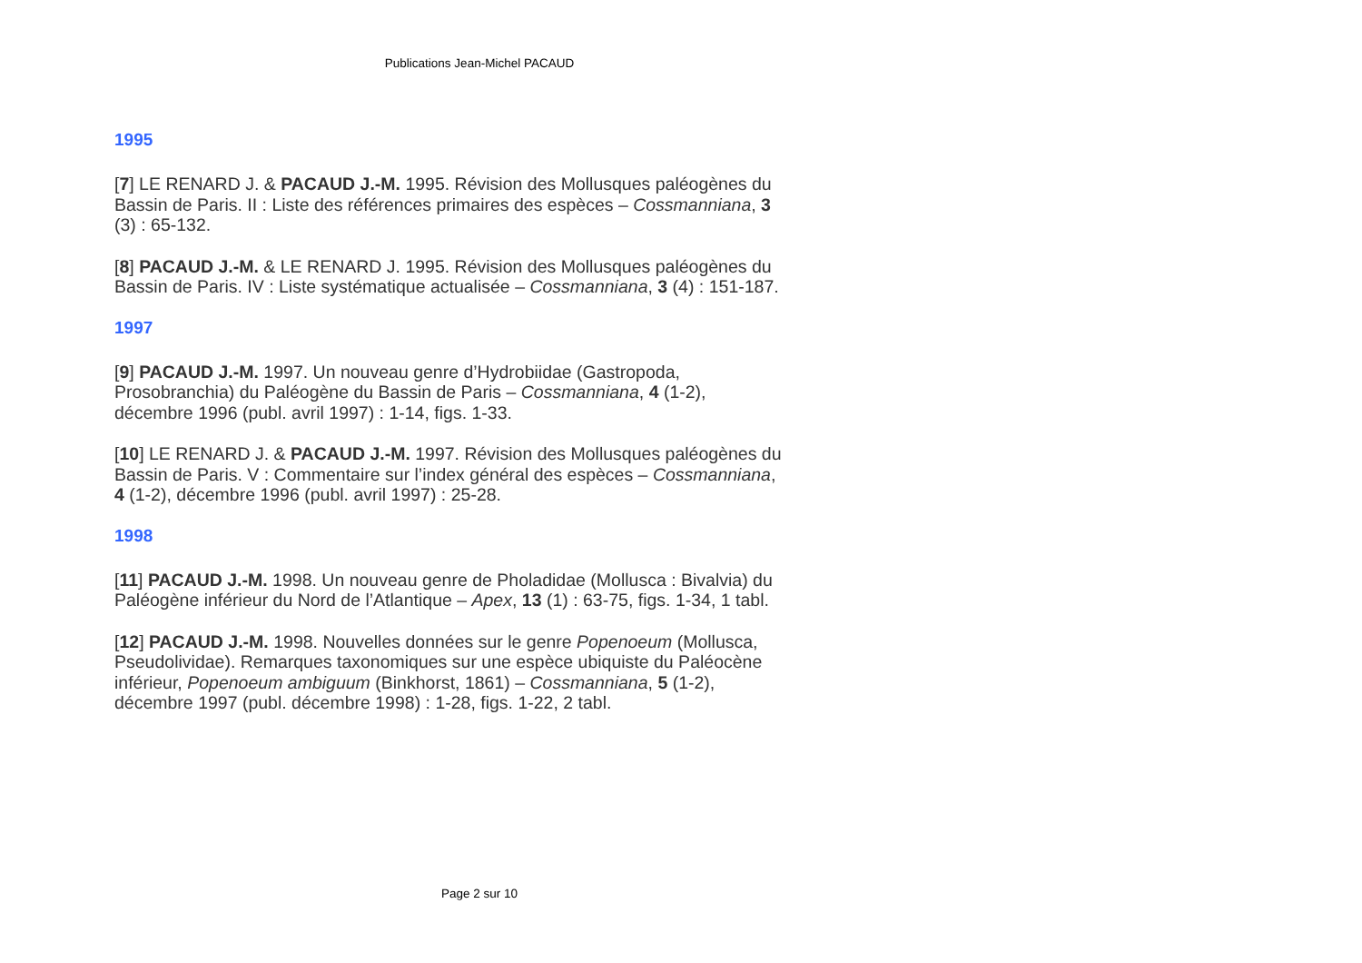Publications Jean-Michel PACAUD
1995
[7] LE RENARD J. & PACAUD J.-M. 1995. Révision des Mollusques paléogènes du Bassin de Paris. II : Liste des références primaires des espèces – Cossmanniana, 3 (3) : 65-132.
[8] PACAUD J.-M. & LE RENARD J. 1995. Révision des Mollusques paléogènes du Bassin de Paris. IV : Liste systématique actualisée – Cossmanniana, 3 (4) : 151-187.
1997
[9] PACAUD J.-M. 1997. Un nouveau genre d’Hydrobiidae (Gastropoda, Prosobranchia) du Paléogène du Bassin de Paris – Cossmanniana, 4 (1-2), décembre 1996 (publ. avril 1997) : 1-14, figs. 1-33.
[10] LE RENARD J. & PACAUD J.-M. 1997. Révision des Mollusques paléogènes du Bassin de Paris. V : Commentaire sur l’index général des espèces – Cossmanniana, 4 (1-2), décembre 1996 (publ. avril 1997) : 25-28.
1998
[11] PACAUD J.-M. 1998. Un nouveau genre de Pholadidae (Mollusca : Bivalvia) du Paléogène inférieur du Nord de l’Atlantique – Apex, 13 (1) : 63-75, figs. 1-34, 1 tabl.
[12] PACAUD J.-M. 1998. Nouvelles données sur le genre Popenoeum (Mollusca, Pseudolividae). Remarques taxonomiques sur une espèce ubiquiste du Paléocène inférieur, Popenoeum ambiguum (Binkhorst, 1861) – Cossmanniana, 5 (1-2), décembre 1997 (publ. décembre 1998) : 1-28, figs. 1-22, 2 tabl.
Page 2 sur 10